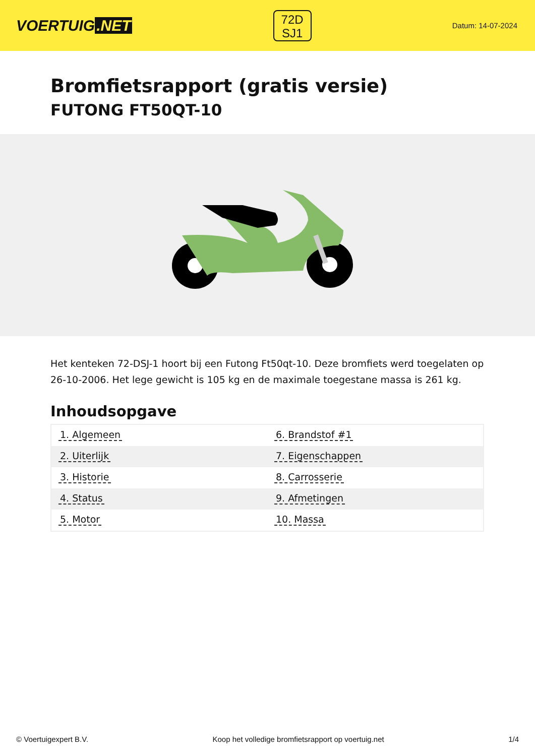VOERTUIG.NET
72D
SJ1
Datum: 14-07-2024
Bromfietsrapport (gratis versie)
FUTONG FT50QT-10
Het kenteken 72-DSJ-1 hoort bij een Futong Ft50qt-10. Deze bromfiets werd toegelaten op 26-10-2006. Het lege gewicht is 105 kg en de maximale toegestane massa is 261 kg.
Inhoudsopgave
| 1. Algemeen | 6. Brandstof #1 |
| 2. Uiterlijk | 7. Eigenschappen |
| 3. Historie | 8. Carrosserie |
| 4. Status | 9. Afmetingen |
| 5. Motor | 10. Massa |
© Voertuigexpert B.V. Koop het volledige bromfietsrapport op voertuig.net 1/4